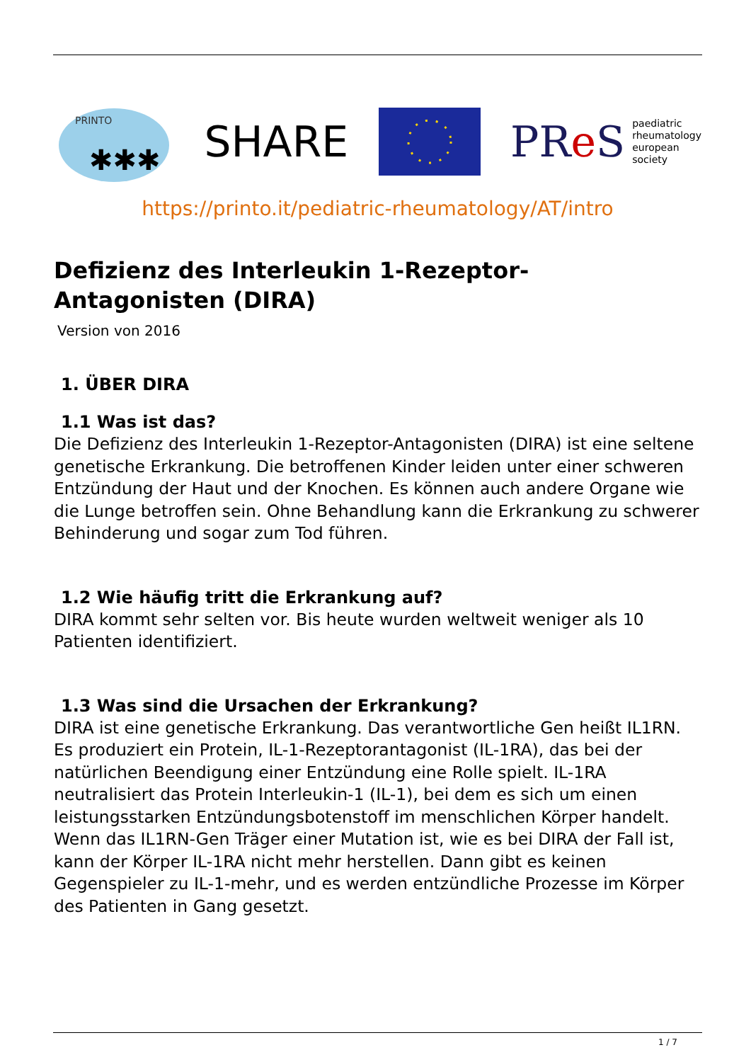PRINTO
✱✱✱
SHARE
PRe S paediatric
rheumatology
european
society
https://printo.it/pediatric-rheumatology/AT/intro
Defizienz des Interleukin 1-Rezeptor-
Antagonisten (DIRA)
Version von 2016
1. ÜBER DIRA
1.1 Was ist das?
Die Defizienz des Interleukin 1-Rezeptor-Antagonisten (DIRA) ist eine seltene genetische Erkrankung. Die betroffenen Kinder leiden unter einer schweren Entzündung der Haut und der Knochen. Es können auch andere Organe wie die Lunge betroffen sein. Ohne Behandlung kann die Erkrankung zu schwerer Behinderung und sogar zum Tod führen.
1.2 Wie häufig tritt die Erkrankung auf?
DIRA kommt sehr selten vor. Bis heute wurden weltweit weniger als 10 Patienten identifiziert.
1.3 Was sind die Ursachen der Erkrankung?
DIRA ist eine genetische Erkrankung. Das verantwortliche Gen heißt IL1RN. Es produziert ein Protein, IL-1-Rezeptorantagonist (IL-1RA), das bei der natürlichen Beendigung einer Entzündung eine Rolle spielt. IL-1RA neutralisiert das Protein Interleukin-1 (IL-1), bei dem es sich um einen leistungsstarken Entzündungsbotenstoff im menschlichen Körper handelt. Wenn das IL1RN-Gen Träger einer Mutation ist, wie es bei DIRA der Fall ist, kann der Körper IL-1RA nicht mehr herstellen. Dann gibt es keinen Gegenspieler zu IL-1-mehr, und es werden entzündliche Prozesse im Körper des Patienten in Gang gesetzt.
1 / 7